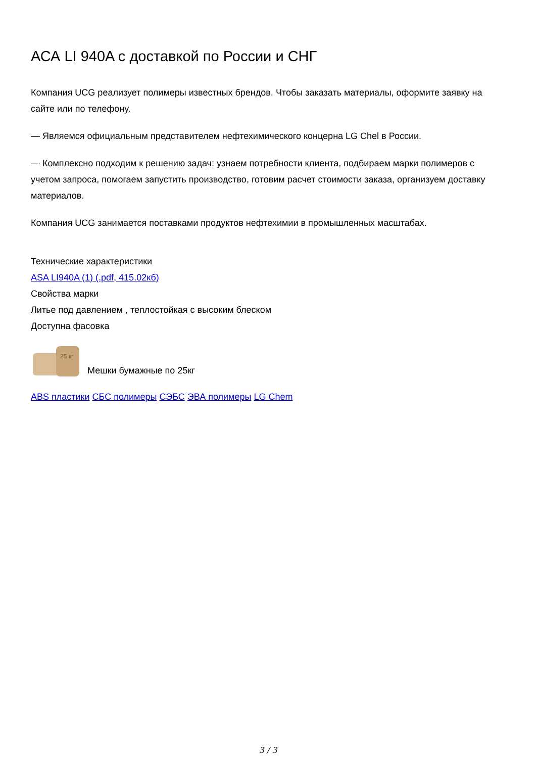АСА LI 940A с доставкой по России и СНГ
Компания UCG реализует полимеры известных брендов. Чтобы заказать материалы, оформите заявку на сайте или по телефону.
— Являемся официальным представителем нефтехимического концерна LG Chel в России.
— Комплексно подходим к решению задач: узнаем потребности клиента, подбираем марки полимеров с учетом запроса, помогаем запустить производство, готовим расчет стоимости заказа, организуем доставку материалов.
Компания UCG занимается поставками продуктов нефтехимии в промышленных масштабах.
Технические характеристики
ASA LI940A (1) (.pdf, 415.02кб)
Свойства марки
Литье под давлением , теплостойкая с высоким блеском
Доступна фасовка
25 кг
Мешки бумажные по 25кг
ABS пластики СБС полимеры СЭБС ЭВА полимеры LG Chem
3 / 3